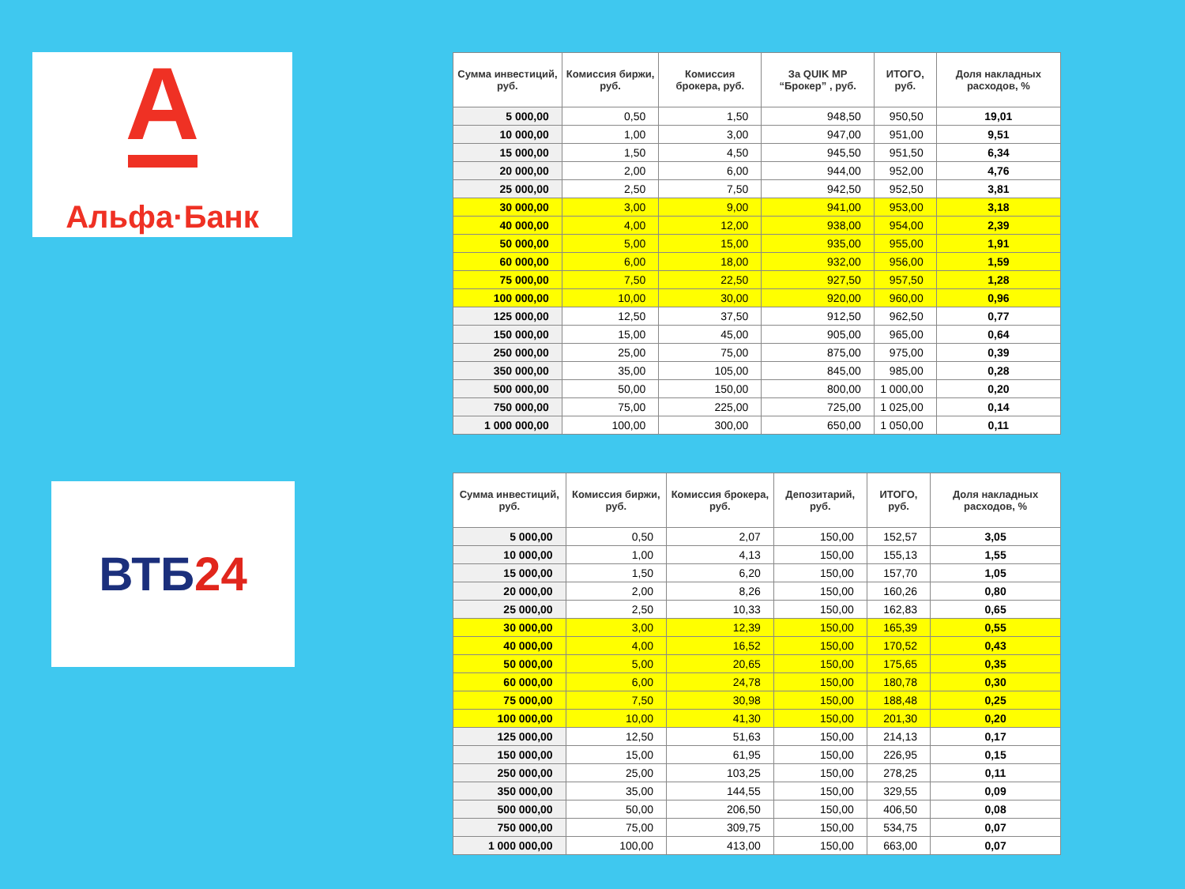A
Альфа·Банк
ВТБ 24
| Сумма инвестиций, руб. | Комиссия биржи, руб. | Комиссия брокера, руб. | За QUIK MP “Брокер” , руб. | ИТОГО, руб. | Доля накладных расходов, % |
| --- | --- | --- | --- | --- | --- |
| 5 000,00 | 0,50 | 1,50 | 948,50 | 950,50 | 19,01 |
| 10 000,00 | 1,00 | 3,00 | 947,00 | 951,00 | 9,51 |
| 15 000,00 | 1,50 | 4,50 | 945,50 | 951,50 | 6,34 |
| 20 000,00 | 2,00 | 6,00 | 944,00 | 952,00 | 4,76 |
| 25 000,00 | 2,50 | 7,50 | 942,50 | 952,50 | 3,81 |
| 30 000,00 | 3,00 | 9,00 | 941,00 | 953,00 | 3,18 |
| 40 000,00 | 4,00 | 12,00 | 938,00 | 954,00 | 2,39 |
| 50 000,00 | 5,00 | 15,00 | 935,00 | 955,00 | 1,91 |
| 60 000,00 | 6,00 | 18,00 | 932,00 | 956,00 | 1,59 |
| 75 000,00 | 7,50 | 22,50 | 927,50 | 957,50 | 1,28 |
| 100 000,00 | 10,00 | 30,00 | 920,00 | 960,00 | 0,96 |
| 125 000,00 | 12,50 | 37,50 | 912,50 | 962,50 | 0,77 |
| 150 000,00 | 15,00 | 45,00 | 905,00 | 965,00 | 0,64 |
| 250 000,00 | 25,00 | 75,00 | 875,00 | 975,00 | 0,39 |
| 350 000,00 | 35,00 | 105,00 | 845,00 | 985,00 | 0,28 |
| 500 000,00 | 50,00 | 150,00 | 800,00 | 1 000,00 | 0,20 |
| 750 000,00 | 75,00 | 225,00 | 725,00 | 1 025,00 | 0,14 |
| 1 000 000,00 | 100,00 | 300,00 | 650,00 | 1 050,00 | 0,11 |
| Сумма инвестиций, руб. | Комиссия биржи, руб. | Комиссия брокера, руб. | Депозитарий, руб. | ИТОГО, руб. | Доля накладных расходов, % |
| --- | --- | --- | --- | --- | --- |
| 5 000,00 | 0,50 | 2,07 | 150,00 | 152,57 | 3,05 |
| 10 000,00 | 1,00 | 4,13 | 150,00 | 155,13 | 1,55 |
| 15 000,00 | 1,50 | 6,20 | 150,00 | 157,70 | 1,05 |
| 20 000,00 | 2,00 | 8,26 | 150,00 | 160,26 | 0,80 |
| 25 000,00 | 2,50 | 10,33 | 150,00 | 162,83 | 0,65 |
| 30 000,00 | 3,00 | 12,39 | 150,00 | 165,39 | 0,55 |
| 40 000,00 | 4,00 | 16,52 | 150,00 | 170,52 | 0,43 |
| 50 000,00 | 5,00 | 20,65 | 150,00 | 175,65 | 0,35 |
| 60 000,00 | 6,00 | 24,78 | 150,00 | 180,78 | 0,30 |
| 75 000,00 | 7,50 | 30,98 | 150,00 | 188,48 | 0,25 |
| 100 000,00 | 10,00 | 41,30 | 150,00 | 201,30 | 0,20 |
| 125 000,00 | 12,50 | 51,63 | 150,00 | 214,13 | 0,17 |
| 150 000,00 | 15,00 | 61,95 | 150,00 | 226,95 | 0,15 |
| 250 000,00 | 25,00 | 103,25 | 150,00 | 278,25 | 0,11 |
| 350 000,00 | 35,00 | 144,55 | 150,00 | 329,55 | 0,09 |
| 500 000,00 | 50,00 | 206,50 | 150,00 | 406,50 | 0,08 |
| 750 000,00 | 75,00 | 309,75 | 150,00 | 534,75 | 0,07 |
| 1 000 000,00 | 100,00 | 413,00 | 150,00 | 663,00 | 0,07 |